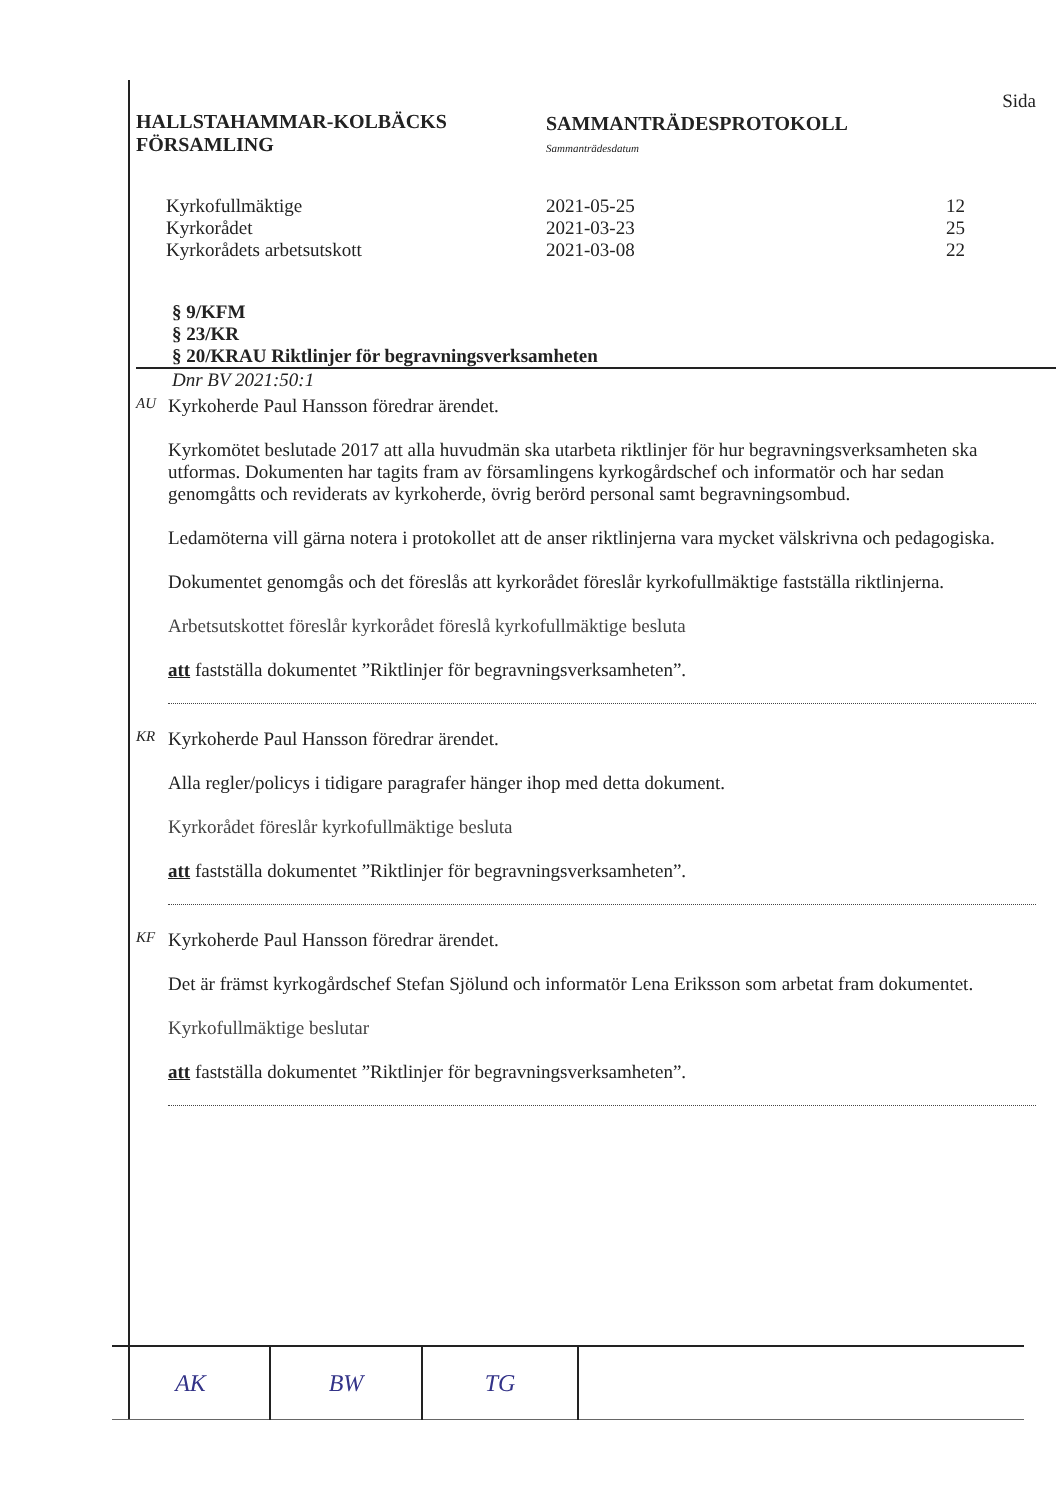HALLSTAHAMMAR-KOLBÄCKS
FÖRSAMLING
SAMMANTRÄDESPROTOKOLL
Sammanträdesdatum
Sida
| Kyrkofullmäktige | 2021-05-25 | 12 |
| Kyrkorådet | 2021-03-23 | 25 |
| Kyrkorådets arbetsutskott | 2021-03-08 | 22 |
§ 9/KFM
§ 23/KR
§ 20/KRAU Riktlinjer för begravningsverksamheten
Dnr BV 2021:50:1
AU
Kyrkoherde Paul Hansson föredrar ärendet.
Kyrkomötet beslutade 2017 att alla huvudmän ska utarbeta riktlinjer för hur begravningsverksamheten ska utformas. Dokumenten har tagits fram av församlingens kyrkogårdschef och informatör och har sedan genomgåtts och reviderats av kyrkoherde, övrig berörd personal samt begravningsombud.
Ledamöterna vill gärna notera i protokollet att de anser riktlinjerna vara mycket välskrivna och pedagogiska.
Dokumentet genomgås och det föreslås att kyrkorådet föreslår kyrkofullmäktige fastställa riktlinjerna.
Arbetsutskottet föreslår kyrkorådet föreslå kyrkofullmäktige besluta
att fastställa dokumentet ”Riktlinjer för begravningsverksamheten”.
KR
Kyrkoherde Paul Hansson föredrar ärendet.
Alla regler/policys i tidigare paragrafer hänger ihop med detta dokument.
Kyrkorådet föreslår kyrkofullmäktige besluta
att fastställa dokumentet ”Riktlinjer för begravningsverksamheten”.
KF
Kyrkoherde Paul Hansson föredrar ärendet.
Det är främst kyrkogårdschef Stefan Sjölund och informatör Lena Eriksson som arbetat fram dokumentet.
Kyrkofullmäktige beslutar
att fastställa dokumentet ”Riktlinjer för begravningsverksamheten”.
| AK | BW | TG | |